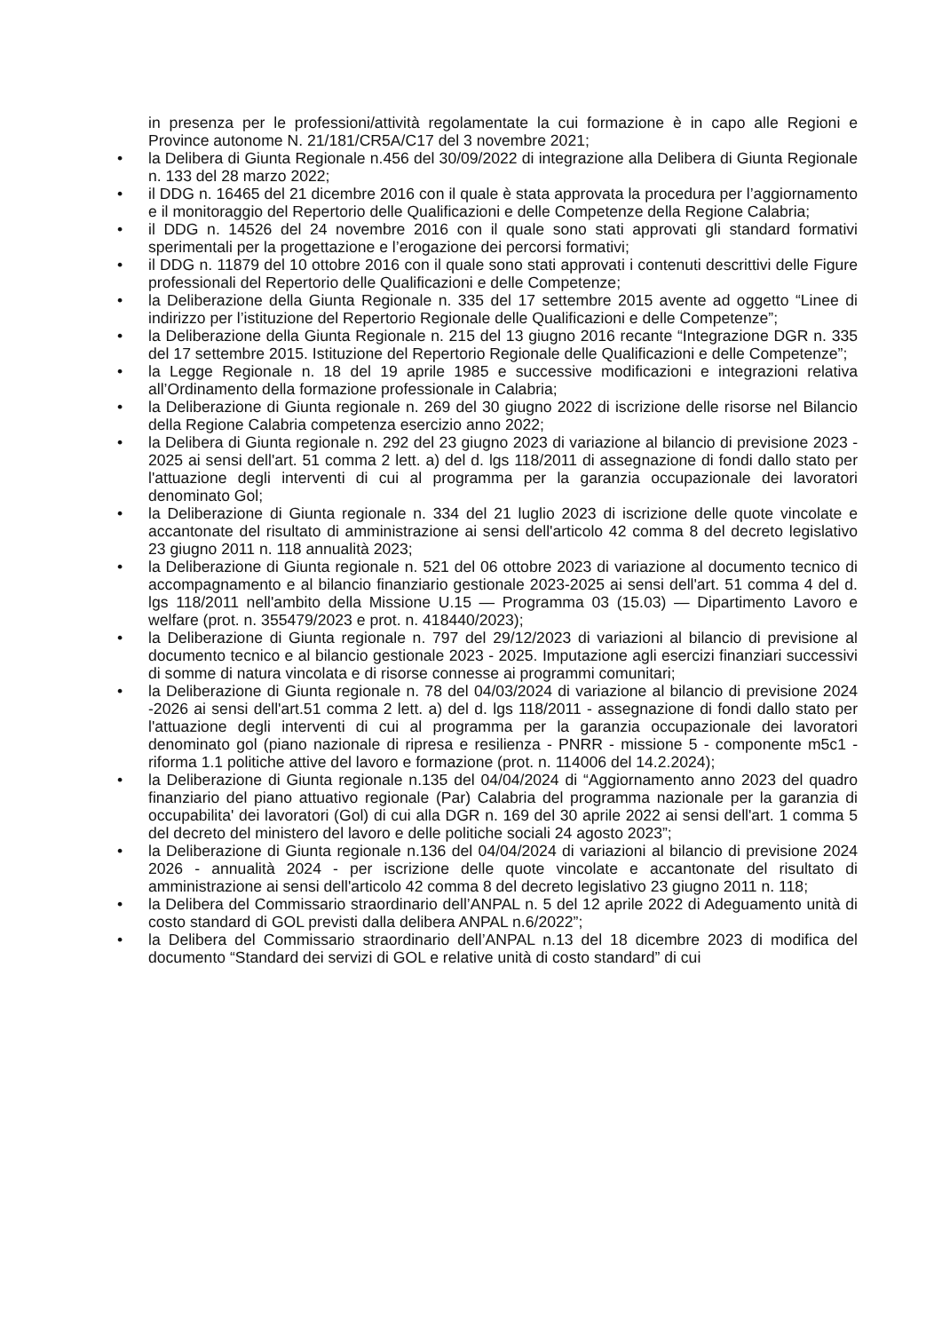in presenza per le professioni/attività regolamentate la cui formazione è in capo alle Regioni e Province autonome N. 21/181/CR5A/C17 del 3 novembre 2021;
• la Delibera di Giunta Regionale n.456 del 30/09/2022 di integrazione alla Delibera di Giunta Regionale n. 133 del 28 marzo 2022;
• il DDG n. 16465 del 21 dicembre 2016 con il quale è stata approvata la procedura per l’aggiornamento e il monitoraggio del Repertorio delle Qualificazioni e delle Competenze della Regione Calabria;
• il DDG n. 14526 del 24 novembre 2016 con il quale sono stati approvati gli standard formativi sperimentali per la progettazione e l’erogazione dei percorsi formativi;
• il DDG n. 11879 del 10 ottobre 2016 con il quale sono stati approvati i contenuti descrittivi delle Figure professionali del Repertorio delle Qualificazioni e delle Competenze;
• la Deliberazione della Giunta Regionale n. 335 del 17 settembre 2015 avente ad oggetto “Linee di indirizzo per l’istituzione del Repertorio Regionale delle Qualificazioni e delle Competenze”;
• la Deliberazione della Giunta Regionale n. 215 del 13 giugno 2016 recante “Integrazione DGR n. 335 del 17 settembre 2015. Istituzione del Repertorio Regionale delle Qualificazioni e delle Competenze”;
• la Legge Regionale n. 18 del 19 aprile 1985 e successive modificazioni e integrazioni relativa all’Ordinamento della formazione professionale in Calabria;
• la Deliberazione di Giunta regionale n. 269 del 30 giugno 2022 di iscrizione delle risorse nel Bilancio della Regione Calabria competenza esercizio anno 2022;
• la Delibera di Giunta regionale n. 292 del 23 giugno 2023 di variazione al bilancio di previsione 2023 - 2025 ai sensi dell'art. 51 comma 2 lett. a) del d. lgs 118/2011 di assegnazione di fondi dallo stato per l'attuazione degli interventi di cui al programma per la garanzia occupazionale dei lavoratori denominato Gol;
• la Deliberazione di Giunta regionale n. 334 del 21 luglio 2023 di iscrizione delle quote vincolate e accantonate del risultato di amministrazione ai sensi dell'articolo 42 comma 8 del decreto legislativo 23 giugno 2011 n. 118 annualità 2023;
• la Deliberazione di Giunta regionale n. 521 del 06 ottobre 2023 di variazione al documento tecnico di accompagnamento e al bilancio finanziario gestionale 2023-2025 ai sensi dell'art. 51 comma 4 del d. lgs 118/2011 nell'ambito della Missione U.15 — Programma 03 (15.03) — Dipartimento Lavoro e welfare (prot. n. 355479/2023 e prot. n. 418440/2023);
• la Deliberazione di Giunta regionale n. 797 del 29/12/2023 di variazioni al bilancio di previsione al documento tecnico e al bilancio gestionale 2023 - 2025. Imputazione agli esercizi finanziari successivi di somme di natura vincolata e di risorse connesse ai programmi comunitari;
• la Deliberazione di Giunta regionale n. 78 del 04/03/2024 di variazione al bilancio di previsione 2024 -2026 ai sensi dell'art.51 comma 2 lett. a) del d. lgs 118/2011 - assegnazione di fondi dallo stato per l'attuazione degli interventi di cui al programma per la garanzia occupazionale dei lavoratori denominato gol (piano nazionale di ripresa e resilienza - PNRR - missione 5 - componente m5c1 - riforma 1.1 politiche attive del lavoro e formazione (prot. n. 114006 del 14.2.2024);
• la Deliberazione di Giunta regionale n.135 del 04/04/2024 di “Aggiornamento anno 2023 del quadro finanziario del piano attuativo regionale (Par) Calabria del programma nazionale per la garanzia di occupabilita' dei lavoratori (Gol) di cui alla DGR n. 169 del 30 aprile 2022 ai sensi dell'art. 1 comma 5 del decreto del ministero del lavoro e delle politiche sociali 24 agosto 2023”;
• la Deliberazione di Giunta regionale n.136 del 04/04/2024 di variazioni al bilancio di previsione 2024 2026 - annualità 2024 - per iscrizione delle quote vincolate e accantonate del risultato di amministrazione ai sensi dell'articolo 42 comma 8 del decreto legislativo 23 giugno 2011 n. 118;
• la Delibera del Commissario straordinario dell’ANPAL n. 5 del 12 aprile 2022 di Adeguamento unità di costo standard di GOL previsti dalla delibera ANPAL n.6/2022”;
• la Delibera del Commissario straordinario dell’ANPAL n.13 del 18 dicembre 2023 di modifica del documento “Standard dei servizi di GOL e relative unità di costo standard” di cui